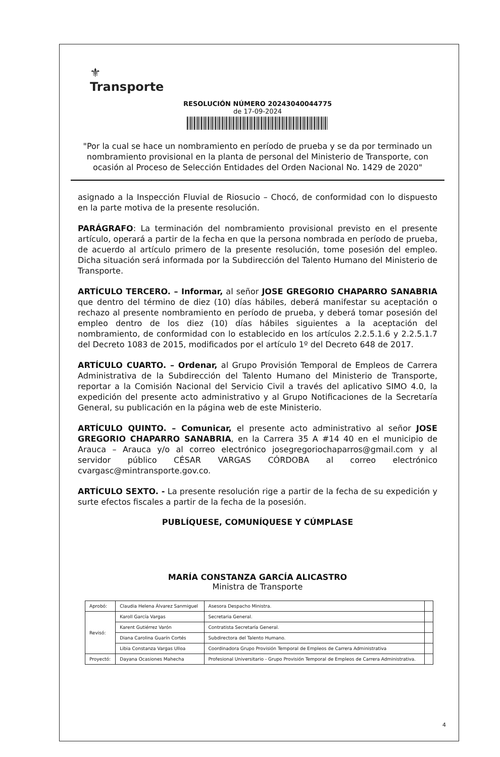⚜
Transporte
RESOLUCIÓN NÚMERO 20243040044775
de 17-09-2024
"Por la cual se hace un nombramiento en período de prueba y se da por terminado un nombramiento provisional en la planta de personal del Ministerio de Transporte, con ocasión al Proceso de Selección Entidades del Orden Nacional No. 1429 de 2020"
asignado a la Inspección Fluvial de Riosucio – Chocó, de conformidad con lo dispuesto en la parte motiva de la presente resolución.
PARÁGRAFO: La terminación del nombramiento provisional previsto en el presente artículo, operará a partir de la fecha en que la persona nombrada en período de prueba, de acuerdo al artículo primero de la presente resolución, tome posesión del empleo. Dicha situación será informada por la Subdirección del Talento Humano del Ministerio de Transporte.
ARTÍCULO TERCERO. – Informar, al señor JOSE GREGORIO CHAPARRO SANABRIA que dentro del término de diez (10) días hábiles, deberá manifestar su aceptación o rechazo al presente nombramiento en período de prueba, y deberá tomar posesión del empleo dentro de los diez (10) días hábiles siguientes a la aceptación del nombramiento, de conformidad con lo establecido en los artículos 2.2.5.1.6 y 2.2.5.1.7 del Decreto 1083 de 2015, modificados por el artículo 1º del Decreto 648 de 2017.
ARTÍCULO CUARTO. – Ordenar, al Grupo Provisión Temporal de Empleos de Carrera Administrativa de la Subdirección del Talento Humano del Ministerio de Transporte, reportar a la Comisión Nacional del Servicio Civil a través del aplicativo SIMO 4.0, la expedición del presente acto administrativo y al Grupo Notificaciones de la Secretaría General, su publicación en la página web de este Ministerio.
ARTÍCULO QUINTO. – Comunicar, el presente acto administrativo al señor JOSE GREGORIO CHAPARRO SANABRIA, en la Carrera 35 A #14 40 en el municipio de Arauca – Arauca y/o al correo electrónico josegregoriochaparros@gmail.com y al servidor público CÉSAR VARGAS CÓRDOBA al correo electrónico cvargasc@mintransporte.gov.co.
ARTÍCULO SEXTO. - La presente resolución rige a partir de la fecha de su expedición y surte efectos fiscales a partir de la fecha de la posesión.
PUBLÍQUESE, COMUNÍQUESE Y CÚMPLASE
MARÍA CONSTANZA GARCÍA ALICASTRO
Ministra de Transporte
| Aprobó: | Claudia Helena Álvarez Sanmiguel | Asesora Despacho Ministra. | |
| Revisó: | Karoll García Vargas | Secretaria General. | |
| | Karent Gutiérrez Varón | Contratista Secretaría General. | |
| | Diana Carolina Guarín Cortés | Subdirectora del Talento Humano. | |
| | Libia Constanza Vargas Ulloa | Coordinadora Grupo Provisión Temporal de Empleos de Carrera Administrativa | |
| Proyectó: | Dayana Ocasiones Mahecha | Profesional Universitario - Grupo Provisión Temporal de Empleos de Carrera Administrativa. | |
4